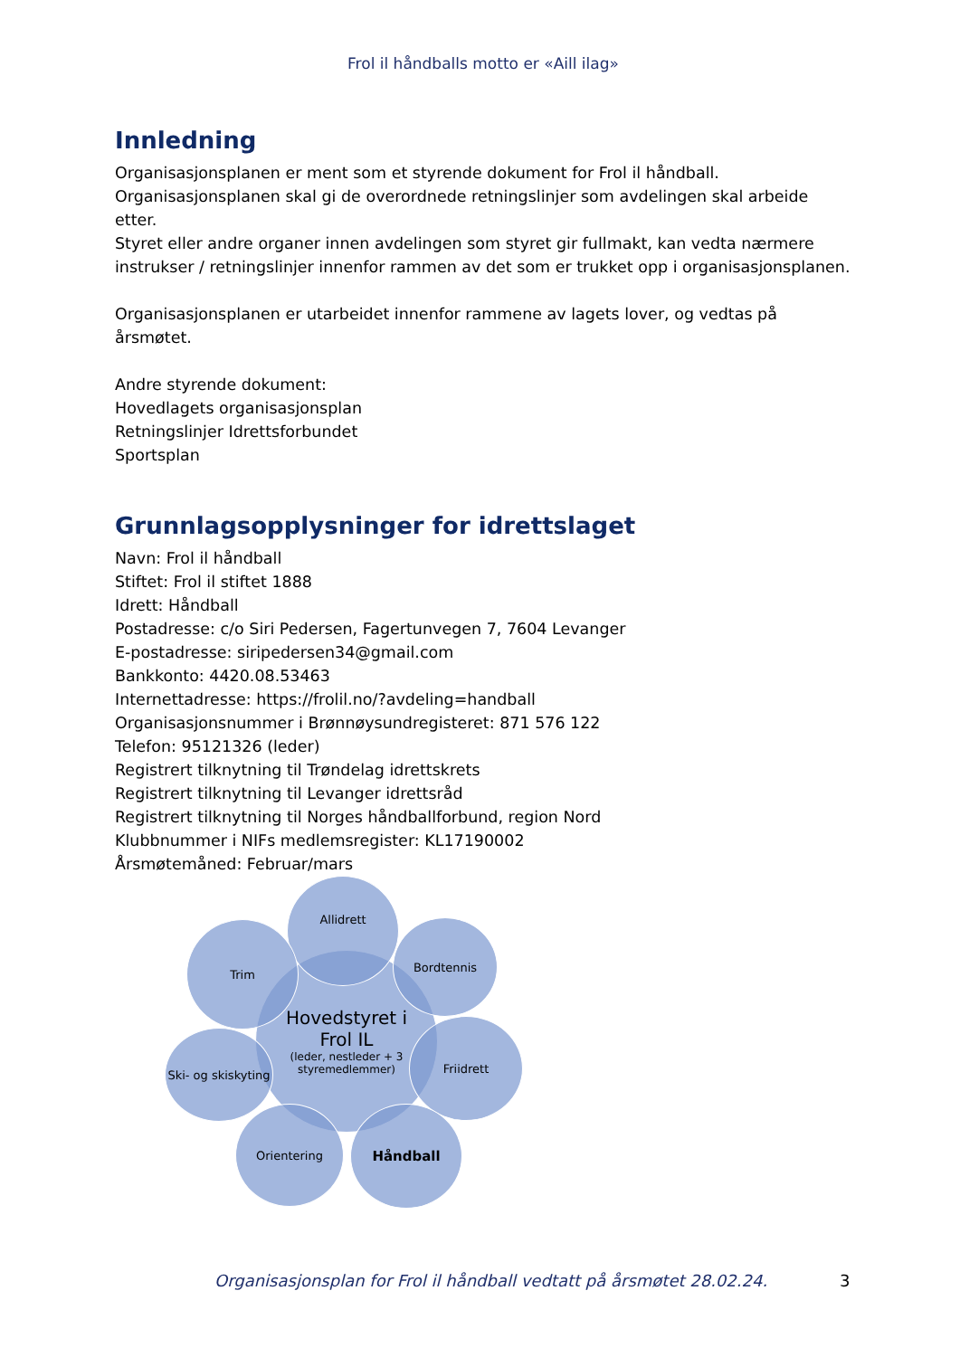Frol il håndballs motto er «Aill ilag»
Innledning
Organisasjonsplanen er ment som et styrende dokument for Frol il håndball.
Organisasjonsplanen skal gi de overordnede retningslinjer som avdelingen skal arbeide etter.
Styret eller andre organer innen avdelingen som styret gir fullmakt, kan vedta nærmere instrukser / retningslinjer innenfor rammen av det som er trukket opp i organisasjonsplanen.
Organisasjonsplanen er utarbeidet innenfor rammene av lagets lover, og vedtas på årsmøtet.
Andre styrende dokument:
Hovedlagets organisasjonsplan
Retningslinjer Idrettsforbundet
Sportsplan
Grunnlagsopplysninger for idrettslaget
Navn: Frol il håndball
Stiftet: Frol il stiftet 1888
Idrett: Håndball
Postadresse: c/o Siri Pedersen, Fagertunvegen 7, 7604 Levanger
E-postadresse: siripedersen34@gmail.com
Bankkonto: 4420.08.53463
Internettadresse: https://frolil.no/?avdeling=handball
Organisasjonsnummer i Brønnøysundregisteret: 871 576 122
Telefon: 95121326 (leder)
Registrert tilknytning til Trøndelag idrettskrets
Registrert tilknytning til Levanger idrettsråd
Registrert tilknytning til Norges håndballforbund, region Nord
Klubbnummer i NIFs medlemsregister: KL17190002
Årsmøtemåned: Februar/mars
Hovedstyret i
Frol IL
(leder, nestleder + 3 styremedlemmer)
Allidrett
Trim Bordtennis
Ski- og skiskyting
Friidrett
Orientering Håndball
Organisasjonsplan for Frol il håndball vedtatt på årsmøtet 28.02.24. 3